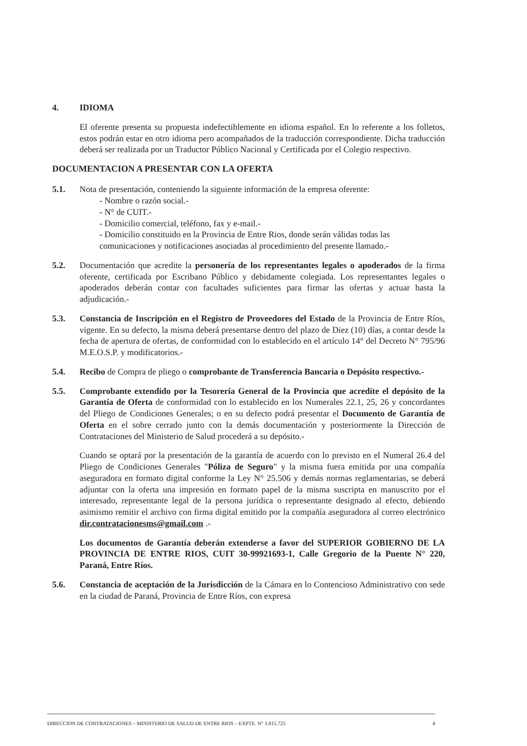4. IDIOMA
El oferente presenta su propuesta indefectiblemente en idioma español. En lo referente a los folletos, estos podrán estar en otro idioma pero acompañados de la traducción correspondiente. Dicha traducción deberá ser realizada por un Traductor Público Nacional y Certificada por el Colegio respectivo.
DOCUMENTACION A PRESENTAR CON LA OFERTA
5.1. Nota de presentación, conteniendo la siguiente información de la empresa oferente:
- Nombre o razón social.-
- N° de CUIT.-
- Domicilio comercial, teléfono, fax y e-mail.-
- Domicilio constituido en la Provincia de Entre Rios, donde serán válidas todas las comunicaciones y notificaciones asociadas al procedimiento del presente llamado.-
5.2. Documentación que acredite la personería de los representantes legales o apoderados de la firma oferente, certificada por Escribano Público y debidamente colegiada. Los representantes legales o apoderados deberán contar con facultades suficientes para firmar las ofertas y actuar hasta la adjudicación.-
5.3. Constancia de Inscripción en el Registro de Proveedores del Estado de la Provincia de Entre Ríos, vigente. En su defecto, la misma deberá presentarse dentro del plazo de Diez (10) días, a contar desde la fecha de apertura de ofertas, de conformidad con lo establecido en el artículo 14° del Decreto N° 795/96 M.E.O.S.P. y modificatorios.-
5.4. Recibo de Compra de pliego o comprobante de Transferencia Bancaria o Depósito respectivo.-
5.5. Comprobante extendido por la Tesorería General de la Provincia que acredite el depósito de la Garantía de Oferta de conformidad con lo establecido en los Numerales 22.1, 25, 26 y concordantes del Pliego de Condiciones Generales; o en su defecto podrá presentar el Documento de Garantía de Oferta en el sobre cerrado junto con la demás documentación y posteriormente la Dirección de Contrataciones del Ministerio de Salud procederá a su depósito.-
Cuando se optará por la presentación de la garantía de acuerdo con lo previsto en el Numeral 26.4 del Pliego de Condiciones Generales "Póliza de Seguro" y la misma fuera emitida por una compañía aseguradora en formato digital conforme la Ley N° 25.506 y demás normas reglamentarias, se deberá adjuntar con la oferta una impresión en formato papel de la misma suscripta en manuscrito por el interesado, representante legal de la persona jurídica o representante designado al efecto, debiendo asimismo remitir el archivo con firma digital emitido por la compañía aseguradora al correo electrónico dir.contratacionesms@gmail.com .-
Los documentos de Garantía deberán extenderse a favor del SUPERIOR GOBIERNO DE LA PROVINCIA DE ENTRE RIOS, CUIT 30-99921693-1, Calle Gregorio de la Puente N° 220, Paraná, Entre Ríos.
5.6. Constancia de aceptación de la Jurisdicción de la Cámara en lo Contencioso Administrativo con sede en la ciudad de Paraná, Provincia de Entre Ríos, con expresa
DIRECCION DE CONTRATACIONES – MINISTERIO DE SALUD DE ENTRE RIOS – EXPTE. N° 3.015.725 4